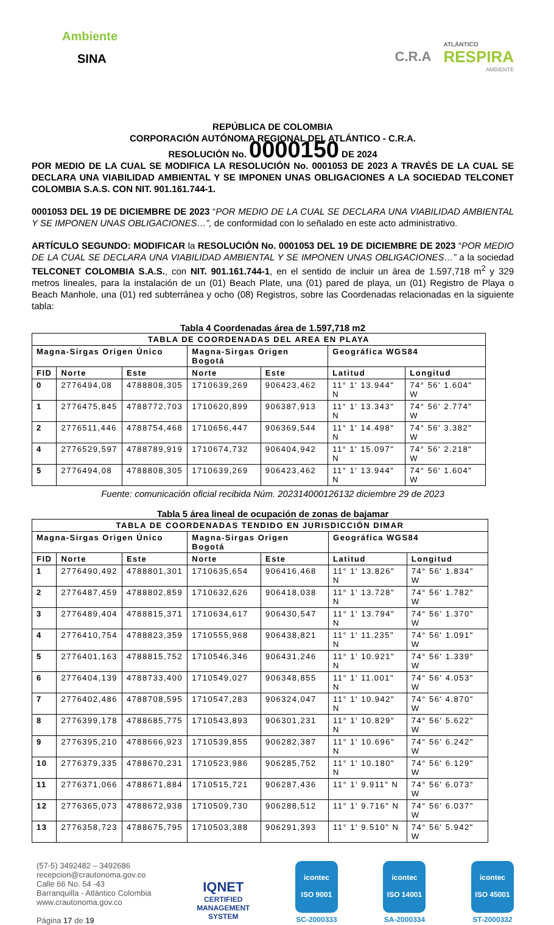Ambiente
SINA
C.R.A
ATLÁNTICO
RESPIRA
AMBIENTE
REPÚBLICA DE COLOMBIA
CORPORACIÓN AUTÓNOMA REGIONAL DEL ATLÁNTICO - C.R.A.
RESOLUCIÓN No. 0000150 DE 2024
POR MEDIO DE LA CUAL SE MODIFICA LA RESOLUCIÓN No. 0001053 DE 2023 A TRAVÉS DE LA CUAL SE DECLARA UNA VIABILIDAD AMBIENTAL Y SE IMPONEN UNAS OBLIGACIONES A LA SOCIEDAD TELCONET COLOMBIA S.A.S. CON NIT. 901.161.744-1.
0001053 DEL 19 DE DICIEMBRE DE 2023 “POR MEDIO DE LA CUAL SE DECLARA UNA VIABILIDAD AMBIENTAL Y SE IMPONEN UNAS OBLIGACIONES…”, de conformidad con lo señalado en este acto administrativo.
ARTÍCULO SEGUNDO: MODIFICAR la RESOLUCIÓN No. 0001053 DEL 19 DE DICIEMBRE DE 2023 “POR MEDIO DE LA CUAL SE DECLARA UNA VIABILIDAD AMBIENTAL Y SE IMPONEN UNAS OBLIGACIONES…” a la sociedad TELCONET COLOMBIA S.A.S., con NIT. 901.161.744-1, en el sentido de incluir un área de 1.597,718 m<sup>2</sup> y 329 metros lineales, para la instalación de un (01) Beach Plate, una (01) pared de playa, un (01) Registro de Playa o Beach Manhole, una (01) red subterránea y ocho (08) Registros, sobre las Coordenadas relacionadas en la siguiente tabla:
Tabla 4 Coordenadas área de 1.597,718 m2
| TABLA DE COORDENADAS DEL AREA EN PLAYA | | | | | | |
| --- | --- | --- | --- | --- | --- | --- |
| Magna-Sirgas Origen Único | | | Magna-Sirgas Origen Bogotá | | Geográfica WGS84 | |
| FID | Norte | Este | Norte | Este | Latitud | Longitud |
| 0 | 2776494,08 | 4788808,305 | 1710639,269 | 906423,462 | 11° 1' 13.944" N | 74° 56' 1.604" W |
| 1 | 2776475,845 | 4788772,703 | 1710620,899 | 906387,913 | 11° 1' 13.343" N | 74° 56' 2.774" W |
| 2 | 2776511,446 | 4788754,468 | 1710656,447 | 906369,544 | 11° 1' 14.498" N | 74° 56' 3.382" W |
| 4 | 2776529,597 | 4788789,919 | 1710674,732 | 906404,942 | 11° 1' 15.097" N | 74° 56' 2.218" W |
| 5 | 2776494,08 | 4788808,305 | 1710639,269 | 906423,462 | 11° 1' 13.944" N | 74° 56' 1.604" W |
Fuente: comunicación oficial recibida Núm. 202314000126132 diciembre 29 de 2023
Tabla 5 área lineal de ocupación de zonas de bajamar
| TABLA DE COORDENADAS TENDIDO EN JURISDICCIÓN DIMAR | | | | | | |
| --- | --- | --- | --- | --- | --- | --- |
| Magna-Sirgas Origen Único | | | Magna-Sirgas Origen Bogotá | | Geográfica WGS84 | |
| FID | Norte | Este | Norte | Este | Latitud | Longitud |
| 1 | 2776490,492 | 4788801,301 | 1710635,654 | 906416,468 | 11° 1' 13.826" N | 74° 56' 1.834" W |
| 2 | 2776487,459 | 4788802,859 | 1710632,626 | 906418,038 | 11° 1' 13.728" N | 74° 56' 1.782" W |
| 3 | 2776489,404 | 4788815,371 | 1710634,617 | 906430,547 | 11° 1' 13.794" N | 74° 56' 1.370" W |
| 4 | 2776410,754 | 4788823,359 | 1710555,968 | 906438,821 | 11° 1' 11.235" N | 74° 56' 1.091" W |
| 5 | 2776401,163 | 4788815,752 | 1710546,346 | 906431,246 | 11° 1' 10.921" N | 74° 56' 1.339" W |
| 6 | 2776404,139 | 4788733,400 | 1710549,027 | 906348,855 | 11° 1' 11.001" N | 74° 56' 4.053" W |
| 7 | 2776402,486 | 4788708,595 | 1710547,283 | 906324,047 | 11° 1' 10.942" N | 74° 56' 4.870" W |
| 8 | 2776399,178 | 4788685,775 | 1710543,893 | 906301,231 | 11° 1' 10.829" N | 74° 56' 5.622" W |
| 9 | 2776395,210 | 4788666,923 | 1710539,855 | 906282,387 | 11° 1' 10.696" N | 74° 56' 6.242" W |
| 10 | 2776379,335 | 4788670,231 | 1710523,986 | 906285,752 | 11° 1' 10.180" N | 74° 56' 6.129" W |
| 11 | 2776371,066 | 4788671,884 | 1710515,721 | 906287,436 | 11° 1' 9.911" N | 74° 56' 6.073" W |
| 12 | 2776365,073 | 4788672,938 | 1710509,730 | 906288,512 | 11° 1' 9.716" N | 74° 56' 6.037" W |
| 13 | 2776358,723 | 4788675,795 | 1710503,388 | 906291,393 | 11° 1' 9.510" N | 74° 56' 5.942" W |
(57-5) 3492482 – 3492686
recepcion@crautonoma.gov.co
Calle 66 No. 54 -43
Barranquilla - Atlántico Colombia
www.crautonoma.gov.co
Página 17 de 19
IQNET
CERTIFIED
MANAGEMENT
SYSTEM
icontec
ISO 9001
SC-2000333
icontec
ISO 14001
SA-2000334
icontec
ISO 45001
ST-2000332